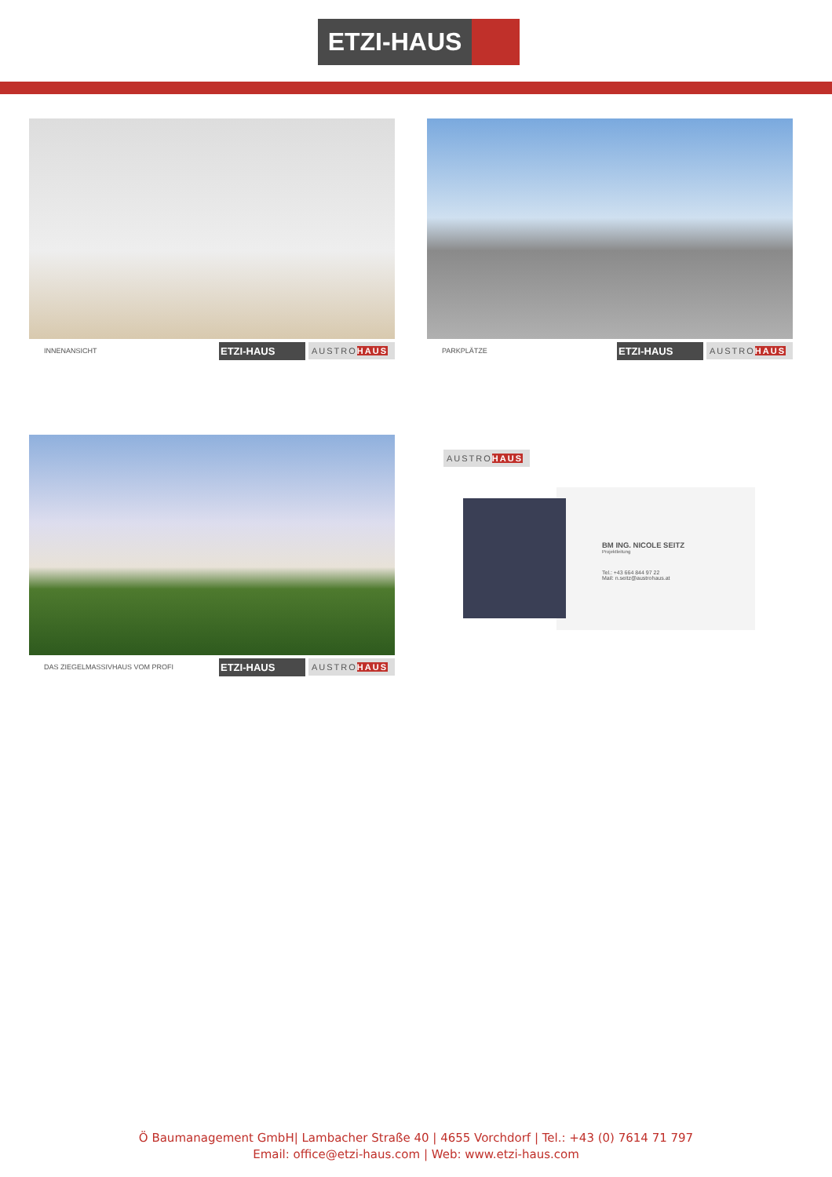ETZI-HAUS
INNENANSICHT
ETZI-HAUS
AUSTROHAUS
PARKPLÄTZE
ETZI-HAUS
AUSTROHAUS
DAS ZIEGELMASSIVHAUS VOM PROFI
ETZI-HAUS
AUSTROHAUS
AUSTROHAUS
BM ING. NICOLE SEITZ
Projektleitung
Tel.: +43 664 844 97 22
Mail: n.seitz@austrohaus.at
Ö Baumanagement GmbH| Lambacher Straße 40 | 4655 Vorchdorf | Tel.: +43 (0) 7614 71 797
Email: office@etzi-haus.com | Web: www.etzi-haus.com